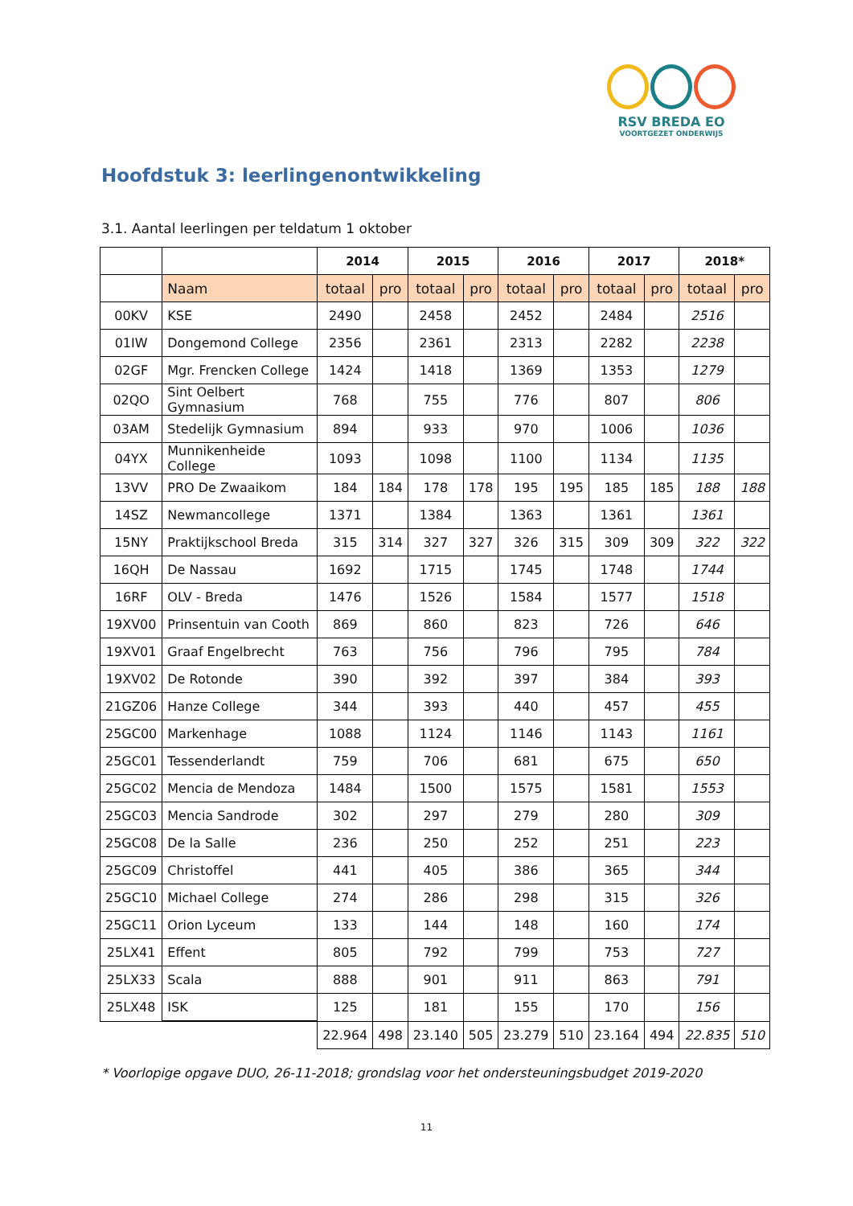RSV BREDA EO
VOORTGEZET ONDERWIJS
Hoofdstuk 3: leerlingenontwikkeling
3.1. Aantal leerlingen per teldatum 1 oktober
| | | 2014 | | 2015 | | 2016 | | 2017 | | 2018* | |
| --- | --- | --- | --- | --- | --- | --- | --- | --- | --- | --- | --- |
| | Naam | totaal | pro | totaal | pro | totaal | pro | totaal | pro | totaal | pro |
| 00KV | KSE | 2490 | | 2458 | | 2452 | | 2484 | | 2516 | |
| 01IW | Dongemond College | 2356 | | 2361 | | 2313 | | 2282 | | 2238 | |
| 02GF | Mgr. Frencken College | 1424 | | 1418 | | 1369 | | 1353 | | 1279 | |
| 02QO | Sint Oelbert Gymnasium | 768 | | 755 | | 776 | | 807 | | 806 | |
| 03AM | Stedelijk Gymnasium | 894 | | 933 | | 970 | | 1006 | | 1036 | |
| 04YX | Munnikenheide College | 1093 | | 1098 | | 1100 | | 1134 | | 1135 | |
| 13VV | PRO De Zwaaikom | 184 | 184 | 178 | 178 | 195 | 195 | 185 | 185 | 188 | 188 |
| 14SZ | Newmancollege | 1371 | | 1384 | | 1363 | | 1361 | | 1361 | |
| 15NY | Praktijkschool Breda | 315 | 314 | 327 | 327 | 326 | 315 | 309 | 309 | 322 | 322 |
| 16QH | De Nassau | 1692 | | 1715 | | 1745 | | 1748 | | 1744 | |
| 16RF | OLV - Breda | 1476 | | 1526 | | 1584 | | 1577 | | 1518 | |
| 19XV00 | Prinsentuin van Cooth | 869 | | 860 | | 823 | | 726 | | 646 | |
| 19XV01 | Graaf Engelbrecht | 763 | | 756 | | 796 | | 795 | | 784 | |
| 19XV02 | De Rotonde | 390 | | 392 | | 397 | | 384 | | 393 | |
| 21GZ06 | Hanze College | 344 | | 393 | | 440 | | 457 | | 455 | |
| 25GC00 | Markenhage | 1088 | | 1124 | | 1146 | | 1143 | | 1161 | |
| 25GC01 | Tessenderlandt | 759 | | 706 | | 681 | | 675 | | 650 | |
| 25GC02 | Mencia de Mendoza | 1484 | | 1500 | | 1575 | | 1581 | | 1553 | |
| 25GC03 | Mencia Sandrode | 302 | | 297 | | 279 | | 280 | | 309 | |
| 25GC08 | De la Salle | 236 | | 250 | | 252 | | 251 | | 223 | |
| 25GC09 | Christoffel | 441 | | 405 | | 386 | | 365 | | 344 | |
| 25GC10 | Michael College | 274 | | 286 | | 298 | | 315 | | 326 | |
| 25GC11 | Orion Lyceum | 133 | | 144 | | 148 | | 160 | | 174 | |
| 25LX41 | Effent | 805 | | 792 | | 799 | | 753 | | 727 | |
| 25LX33 | Scala | 888 | | 901 | | 911 | | 863 | | 791 | |
| 25LX48 | ISK | 125 | | 181 | | 155 | | 170 | | 156 | |
| | | 22.964 | 498 | 23.140 | 505 | 23.279 | 510 | 23.164 | 494 | 22.835 | 510 |
* Voorlopige opgave DUO, 26-11-2018; grondslag voor het ondersteuningsbudget 2019-2020
11